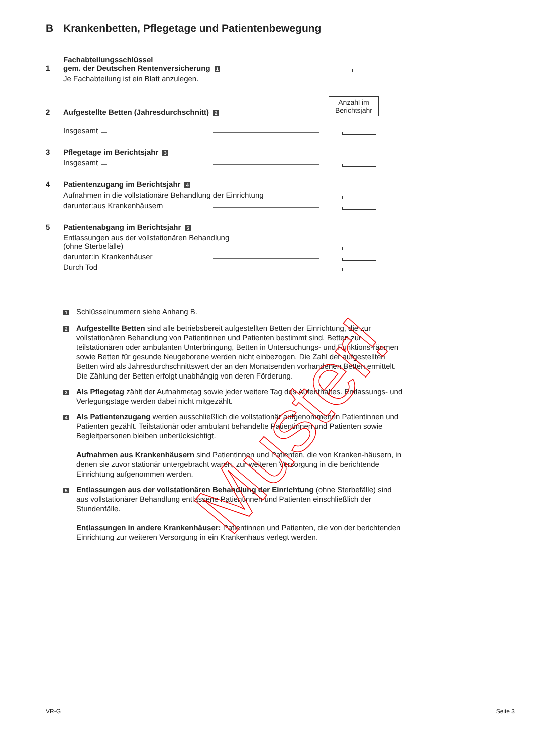B Krankenbetten, Pflegetage und Patientenbewegung
1
Fachabteilungsschlüssel
gem. der Deutschen Rentenversicherung 1
Je Fachabteilung ist ein Blatt anzulegen.
2
Aufgestellte Betten (Jahresdurchschnitt) 2
Anzahl im Berichtsjahr
Insgesamt
3
Pflegetage im Berichtsjahr 3
Insgesamt
4
Patientenzugang im Berichtsjahr 4
Aufnahmen in die vollstationäre Behandlung der Einrichtung
darunter:aus Krankenhäusern
5
Patientenabgang im Berichtsjahr 5
Entlassungen aus der vollstationären Behandlung
(ohne Sterbefälle)
darunter:in Krankenhäuser
Durch Tod
1
Schlüsselnummern siehe Anhang B.
2
Aufgestellte Betten sind alle betriebsbereit aufgestellten Betten der Einrichtung, die zur vollstationären Behandlung von Patientinnen und Patienten bestimmt sind. Betten zur teilstationären oder ambulanten Unterbringung, Betten in Untersuchungs- und Funktions-räumen sowie Betten für gesunde Neugeborene werden nicht einbezogen. Die Zahl der aufgestellten Betten wird als Jahresdurchschnittswert der an den Monatsenden vorhandenen Betten ermittelt. Die Zählung der Betten erfolgt unabhängig von deren Förderung.
3
Als Pflegetag zählt der Aufnahmetag sowie jeder weitere Tag des Aufenthaltes. Entlassungs- und Verlegungstage werden dabei nicht mitgezählt.
4
Als Patientenzugang werden ausschließlich die vollstationär aufgenommenen Patientinnen und Patienten gezählt. Teilstationär oder ambulant behandelte Patientinnen und Patienten sowie Begleitpersonen bleiben unberücksichtigt.
Aufnahmen aus Krankenhäusern sind Patientinnen und Patienten, die von Kranken-häusern, in denen sie zuvor stationär untergebracht waren, zur weiteren Versorgung in die berichtende Einrichtung aufgenommen werden.
5
Entlassungen aus der vollstationären Behandlung der Einrichtung (ohne Sterbefälle) sind aus vollstationärer Behandlung entlassene Patientinnen und Patienten einschließlich der Stundenfälle.
Entlassungen in andere Krankenhäuser: Patientinnen und Patienten, die von der berichtenden Einrichtung zur weiteren Versorgung in ein Krankenhaus verlegt werden.
Muster!
VR-G Seite 3